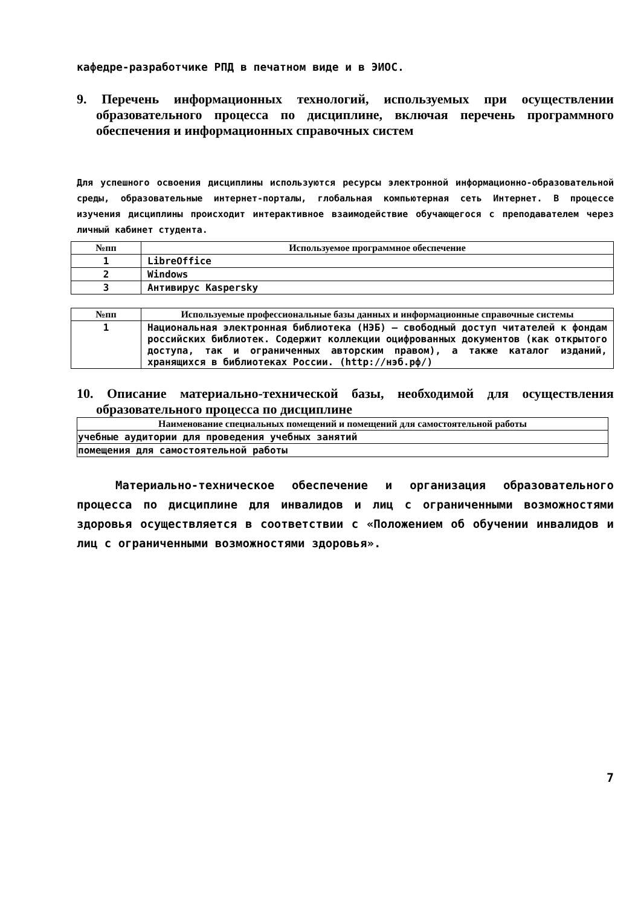кафедре-разработчике РПД в печатном виде и в ЭИОС.
9. Перечень информационных технологий, используемых при осуществлении образовательного процесса по дисциплине, включая перечень программного обеспечения и информационных справочных систем
Для успешного освоения дисциплины используются ресурсы электронной информационно-образовательной среды, образовательные интернет-порталы, глобальная компьютерная сеть Интернет. В процессе изучения дисциплины происходит интерактивное взаимодействие обучающегося с преподавателем через личный кабинет студента.
| №пп | Используемое программное обеспечение |
| --- | --- |
| 1 | LibreOffice |
| 2 | Windows |
| 3 | Антивирус Kaspersky |
| №пп | Используемые профессиональные базы данных и информационные справочные системы |
| --- | --- |
| 1 | Национальная электронная библиотека (НЭБ) – свободный доступ читателей к фондам российских библиотек. Содержит коллекции оцифрованных документов (как открытого доступа, так и ограниченных авторским правом), а также каталог изданий, хранящихся в библиотеках России. (http://нэб.рф/) |
10. Описание материально-технической базы, необходимой для осуществления образовательного процесса по дисциплине
| Наименование специальных помещений и помещений для самостоятельной работы |
| --- |
| учебные аудитории для проведения учебных занятий |
| помещения для самостоятельной работы |
Материально-техническое обеспечение и организация образовательного процесса по дисциплине для инвалидов и лиц с ограниченными возможностями здоровья осуществляется в соответствии с «Положением об обучении инвалидов и лиц с ограниченными возможностями здоровья».
7